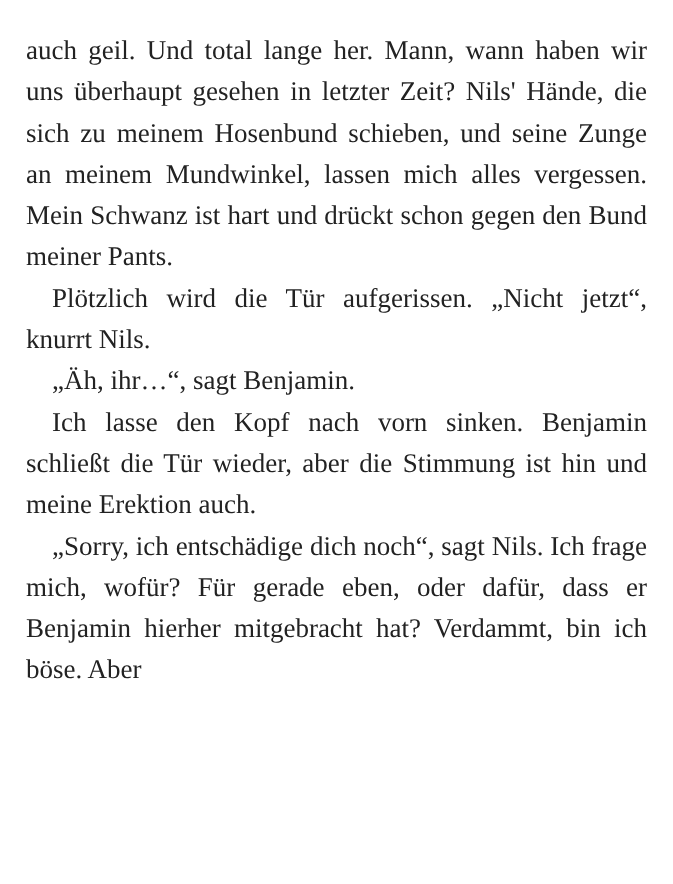auch geil. Und total lange her. Mann, wann haben wir uns überhaupt gesehen in letzter Zeit? Nils' Hände, die sich zu meinem Hosenbund schieben, und seine Zunge an meinem Mundwinkel, lassen mich alles vergessen. Mein Schwanz ist hart und drückt schon gegen den Bund meiner Pants.
Plötzlich wird die Tür aufgerissen. „Nicht jetzt“, knurrt Nils.
„Äh, ihr…“, sagt Benjamin.
Ich lasse den Kopf nach vorn sinken. Benjamin schließt die Tür wieder, aber die Stimmung ist hin und meine Erektion auch.
„Sorry, ich entschädige dich noch“, sagt Nils. Ich frage mich, wofür? Für gerade eben, oder dafür, dass er Benjamin hierher mitgebracht hat? Verdammt, bin ich böse. Aber